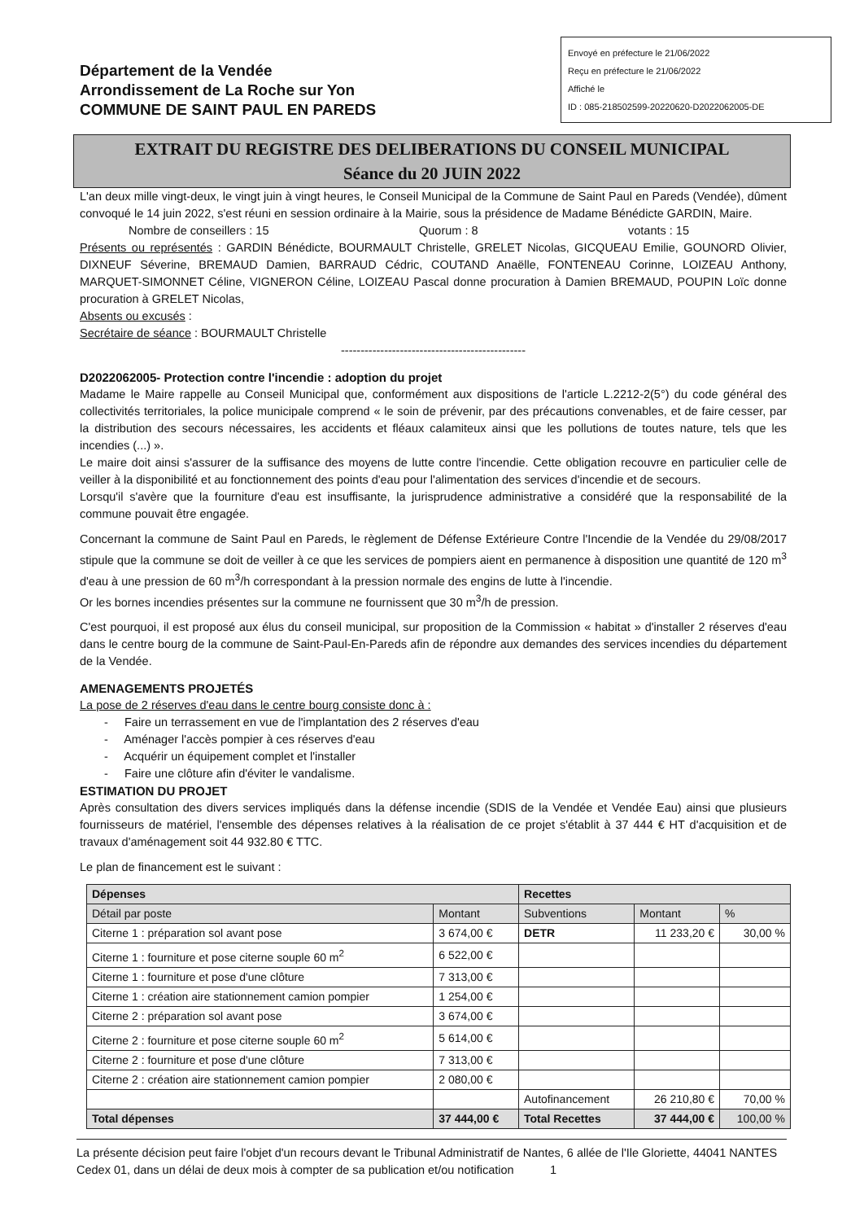Département de la Vendée
Arrondissement de La Roche sur Yon
COMMUNE DE SAINT PAUL EN PAREDS
Envoyé en préfecture le 21/06/2022
Reçu en préfecture le 21/06/2022
Affiché le
ID : 085-218502599-20220620-D2022062005-DE
EXTRAIT DU REGISTRE DES DELIBERATIONS DU CONSEIL MUNICIPAL
Séance du 20 JUIN 2022
L'an deux mille vingt-deux, le vingt juin à vingt heures, le Conseil Municipal de la Commune de Saint Paul en Pareds (Vendée), dûment convoqué le 14 juin 2022, s'est réuni en session ordinaire à la Mairie, sous la présidence de Madame Bénédicte GARDIN, Maire.
Nombre de conseillers : 15 Quorum : 8 votants : 15
Présents ou représentés : GARDIN Bénédicte, BOURMAULT Christelle, GRELET Nicolas, GICQUEAU Emilie, GOUNORD Olivier, DIXNEUF Séverine, BREMAUD Damien, BARRAUD Cédric, COUTAND Anaëlle, FONTENEAU Corinne, LOIZEAU Anthony, MARQUET-SIMONNET Céline, VIGNERON Céline, LOIZEAU Pascal donne procuration à Damien BREMAUD, POUPIN Loïc donne procuration à GRELET Nicolas,
Absents ou excusés :
Secrétaire de séance : BOURMAULT Christelle
-----------------------------------------------
D2022062005- Protection contre l'incendie : adoption du projet
Madame le Maire rappelle au Conseil Municipal que, conformément aux dispositions de l'article L.2212-2(5°) du code général des collectivités territoriales, la police municipale comprend « le soin de prévenir, par des précautions convenables, et de faire cesser, par la distribution des secours nécessaires, les accidents et fléaux calamiteux ainsi que les pollutions de toutes nature, tels que les incendies (...) ».
Le maire doit ainsi s'assurer de la suffisance des moyens de lutte contre l'incendie. Cette obligation recouvre en particulier celle de veiller à la disponibilité et au fonctionnement des points d'eau pour l'alimentation des services d'incendie et de secours.
Lorsqu'il s'avère que la fourniture d'eau est insuffisante, la jurisprudence administrative a considéré que la responsabilité de la commune pouvait être engagée.
Concernant la commune de Saint Paul en Pareds, le règlement de Défense Extérieure Contre l'Incendie de la Vendée du 29/08/2017 stipule que la commune se doit de veiller à ce que les services de pompiers aient en permanence à disposition une quantité de 120 m<sup>3</sup> d'eau à une pression de 60 m<sup>3</sup>/h correspondant à la pression normale des engins de lutte à l'incendie.
Or les bornes incendies présentes sur la commune ne fournissent que 30 m<sup>3</sup>/h de pression.
C'est pourquoi, il est proposé aux élus du conseil municipal, sur proposition de la Commission « habitat » d'installer 2 réserves d'eau dans le centre bourg de la commune de Saint-Paul-En-Pareds afin de répondre aux demandes des services incendies du département de la Vendée.
AMENAGEMENTS PROJETÉS
La pose de 2 réserves d'eau dans le centre bourg consiste donc à :
- Faire un terrassement en vue de l'implantation des 2 réserves d'eau
- Aménager l'accès pompier à ces réserves d'eau
- Acquérir un équipement complet et l'installer
- Faire une clôture afin d'éviter le vandalisme.
ESTIMATION DU PROJET
Après consultation des divers services impliqués dans la défense incendie (SDIS de la Vendée et Vendée Eau) ainsi que plusieurs fournisseurs de matériel, l'ensemble des dépenses relatives à la réalisation de ce projet s'établit à 37 444 € HT d'acquisition et de travaux d'aménagement soit 44 932.80 € TTC.
Le plan de financement est le suivant :
| Dépenses | | Recettes | | |
| --- | --- | --- | --- | --- |
| Détail par poste | Montant | Subventions | Montant | % |
| Citerne 1 : préparation sol avant pose | 3 674,00 € | DETR | 11 233,20 € | 30,00 % |
| Citerne 1 : fourniture et pose citerne souple 60 m<sup>2</sup> | 6 522,00 € | | | |
| Citerne 1 : fourniture et pose d'une clôture | 7 313,00 € | | | |
| Citerne 1 : création aire stationnement camion pompier | 1 254,00 € | | | |
| Citerne 2 : préparation sol avant pose | 3 674,00 € | | | |
| Citerne 2 : fourniture et pose citerne souple 60 m<sup>2</sup> | 5 614,00 € | | | |
| Citerne 2 : fourniture et pose d'une clôture | 7 313,00 € | | | |
| Citerne 2 : création aire stationnement camion pompier | 2 080,00 € | | | |
| | | Autofinancement | 26 210,80 € | 70,00 % |
| Total dépenses | 37 444,00 € | Total Recettes | 37 444,00 € | 100,00 % |
La présente décision peut faire l'objet d'un recours devant le Tribunal Administratif de Nantes, 6 allée de l'Ile Gloriette, 44041 NANTES Cedex 01, dans un délai de deux mois à compter de sa publication et/ou notification 1